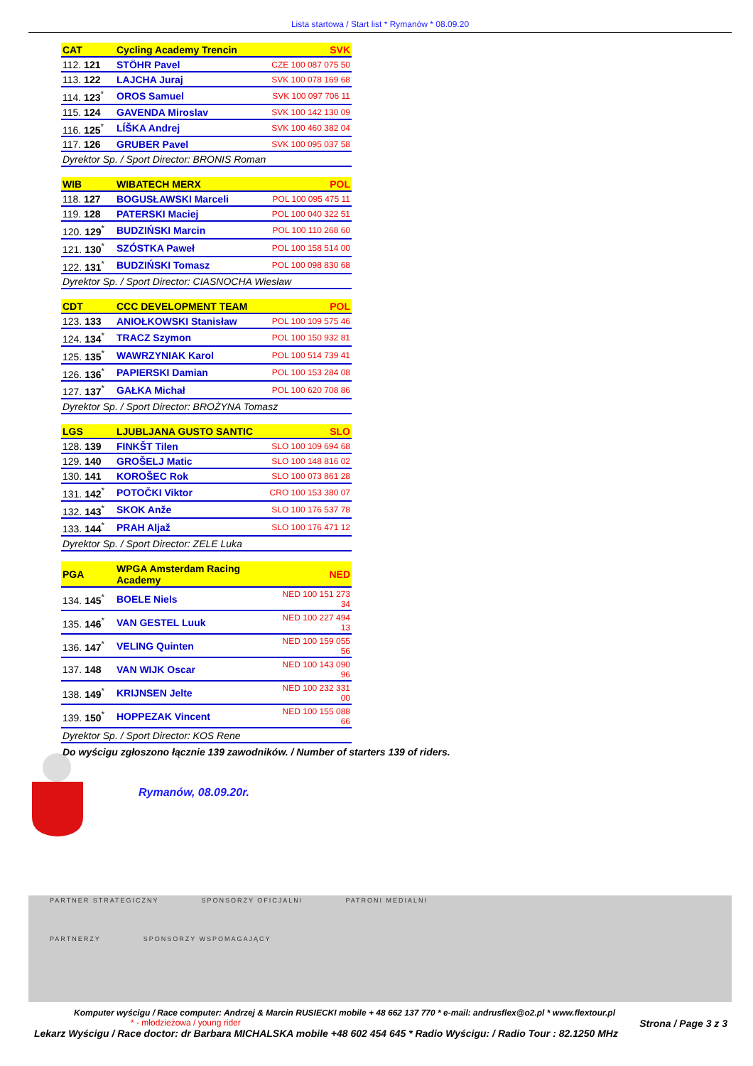Lista startowa / Start list * Rymanów * 08.09.20
| CAT | Cycling Academy Trencin | SVK |
| 112. 121 | STÖHR Pavel | CZE 100 087 075 50 |
| 113. 122 | LAJCHA Juraj | SVK 100 078 169 68 |
| 114. 123<sup>*</sup> | OROS Samuel | SVK 100 097 706 11 |
| 115. 124 | GAVENDA Miroslav | SVK 100 142 130 09 |
| 116. 125<sup>*</sup> | LÍŠKA Andrej | SVK 100 460 382 04 |
| 117. 126 | GRUBER Pavel | SVK 100 095 037 58 |
| Dyrektor Sp. / Sport Director: BRONIS Roman | | |
| WIB | WIBATECH MERX | POL |
| 118. 127 | BOGUSŁAWSKI Marceli | POL 100 095 475 11 |
| 119. 128 | PATERSKI Maciej | POL 100 040 322 51 |
| 120. 129<sup>*</sup> | BUDZIŃSKI Marcin | POL 100 110 268 60 |
| 121. 130<sup>*</sup> | SZÓSTKA Paweł | POL 100 158 514 00 |
| 122. 131<sup>*</sup> | BUDZIŃSKI Tomasz | POL 100 098 830 68 |
| Dyrektor Sp. / Sport Director: CIASNOCHA Wiesław | | |
| CDT | CCC DEVELOPMENT TEAM | POL |
| 123. 133 | ANIOŁKOWSKI Stanisław | POL 100 109 575 46 |
| 124. 134<sup>*</sup> | TRACZ Szymon | POL 100 150 932 81 |
| 125. 135<sup>*</sup> | WAWRZYNIAK Karol | POL 100 514 739 41 |
| 126. 136<sup>*</sup> | PAPIERSKI Damian | POL 100 153 284 08 |
| 127. 137<sup>*</sup> | GAŁKA Michał | POL 100 620 708 86 |
| Dyrektor Sp. / Sport Director: BROŻYNA Tomasz | | |
| LGS | LJUBLJANA GUSTO SANTIC | SLO |
| 128. 139 | FINKŠT Tilen | SLO 100 109 694 68 |
| 129. 140 | GROŠELJ Matic | SLO 100 148 816 02 |
| 130. 141 | KOROŠEC Rok | SLO 100 073 861 28 |
| 131. 142<sup>*</sup> | POTOČKI Viktor | CRO 100 153 380 07 |
| 132. 143<sup>*</sup> | SKOK Anže | SLO 100 176 537 78 |
| 133. 144<sup>*</sup> | PRAH Aljaž | SLO 100 176 471 12 |
| Dyrektor Sp. / Sport Director: ZELE Luka | | |
| PGA | WPGA Amsterdam Racing Academy | NED |
| 134. 145<sup>*</sup> | BOELE Niels | NED 100 151 273 34 |
| 135. 146<sup>*</sup> | VAN GESTEL Luuk | NED 100 227 494 13 |
| 136. 147<sup>*</sup> | VELING Quinten | NED 100 159 055 56 |
| 137. 148 | VAN WIJK Oscar | NED 100 143 090 96 |
| 138. 149<sup>*</sup> | KRIJNSEN Jelte | NED 100 232 331 00 |
| 139. 150<sup>*</sup> | HOPPEZAK Vincent | NED 100 155 088 66 |
| Dyrektor Sp. / Sport Director: KOS Rene | | |
Do wyścigu zgłoszono łącznie 139 zawodników. / Number of starters 139 of riders.
Rymanów, 08.09.20r.
PARTNER STRATEGICZNY SPONSORZY OFICJALNI PATRONI MEDIALNI
PARTNERZY SPONSORZY WSPOMAGAJĄCY
Komputer wyścigu / Race computer: Andrzej & Marcin RUSIECKI mobile + 48 662 137 770 * e-mail: andrusflex@o2.pl * www.flextour.pl
* - młodzieżowa / young rider Strona / Page 3 z 3
Lekarz Wyścigu / Race doctor: dr Barbara MICHALSKA mobile +48 602 454 645 * Radio Wyścigu: / Radio Tour : 82.1250 MHz